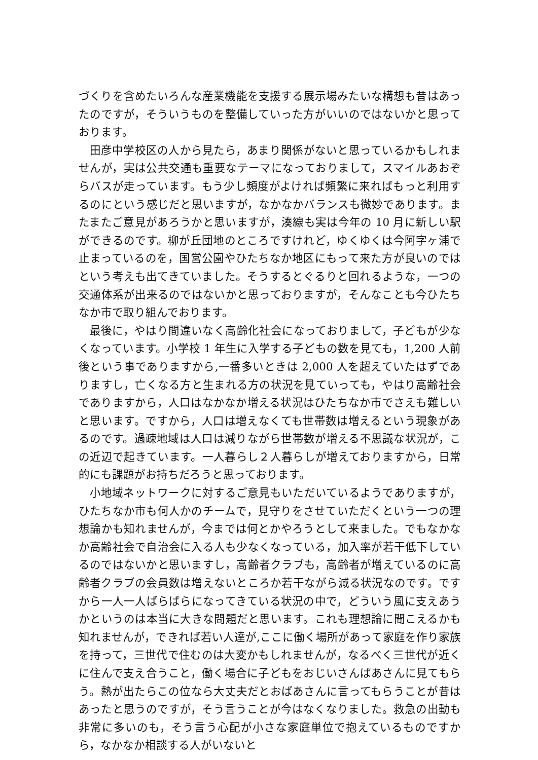づくりを含めたいろんな産業機能を支援する展示場みたいな構想も昔はあったのですが，そういうものを整備していった方がいいのではないかと思っております。
田彦中学校区の人から見たら，あまり関係がないと思っているかもしれませんが，実は公共交通も重要なテーマになっておりまして，スマイルあおぞらバスが走っています。もう少し頻度がよければ頻繁に来ればもっと利用するのにという感じだと思いますが，なかなかバランスも微妙であります。またまたご意見があろうかと思いますが，湊線も実は今年の 10 月に新しい駅ができるのです。柳が丘団地のところですけれど，ゆくゆくは今阿字ヶ浦で止まっているのを，国営公園やひたちなか地区にもって来た方が良いのではという考えも出てきていました。そうするとぐるりと回れるような，一つの交通体系が出来るのではないかと思っておりますが，そんなことも今ひたちなか市で取り組んでおります。
最後に，やはり間違いなく高齢化社会になっておりまして，子どもが少なくなっています。小学校 1 年生に入学する子どもの数を見ても，1,200 人前後という事でありますから,一番多いときは 2,000 人を超えていたはずでありますし，亡くなる方と生まれる方の状況を見ていっても，やはり高齢社会でありますから，人口はなかなか増える状況はひたちなか市でさえも難しいと思います。ですから，人口は増えなくても世帯数は増えるという現象があるのです。過疎地域は人口は減りながら世帯数が増える不思議な状況が，この近辺で起きています。一人暮らし２人暮らしが増えておりますから，日常的にも課題がお持ちだろうと思っております。
小地域ネットワークに対するご意見もいただいているようでありますが，ひたちなか市も何人かのチームで，見守りをさせていただくという一つの理想論かも知れませんが，今までは何とかやろうとして来ました。でもなかなか高齢社会で自治会に入る人も少なくなっている，加入率が若干低下しているのではないかと思いますし，高齢者クラブも，高齢者が増えているのに高齢者クラブの会員数は増えないところか若干ながら減る状況なのです。ですから一人一人ばらばらになってきている状況の中で，どういう風に支えあうかというのは本当に大きな問題だと思います。これも理想論に聞こえるかも知れませんが，できれば若い人達が,ここに働く場所があって家庭を作り家族を持って，三世代で住むのは大変かもしれませんが，なるべく三世代が近くに住んで支え合うこと，働く場合に子どもをおじいさんばあさんに見てもらう。熱が出たらこの位なら大丈夫だとおばあさんに言ってもらうことが昔はあったと思うのですが，そう言うことが今はなくなりました。救急の出動も非常に多いのも，そう言う心配が小さな家庭単位で抱えているものですから，なかなか相談する人がいないと